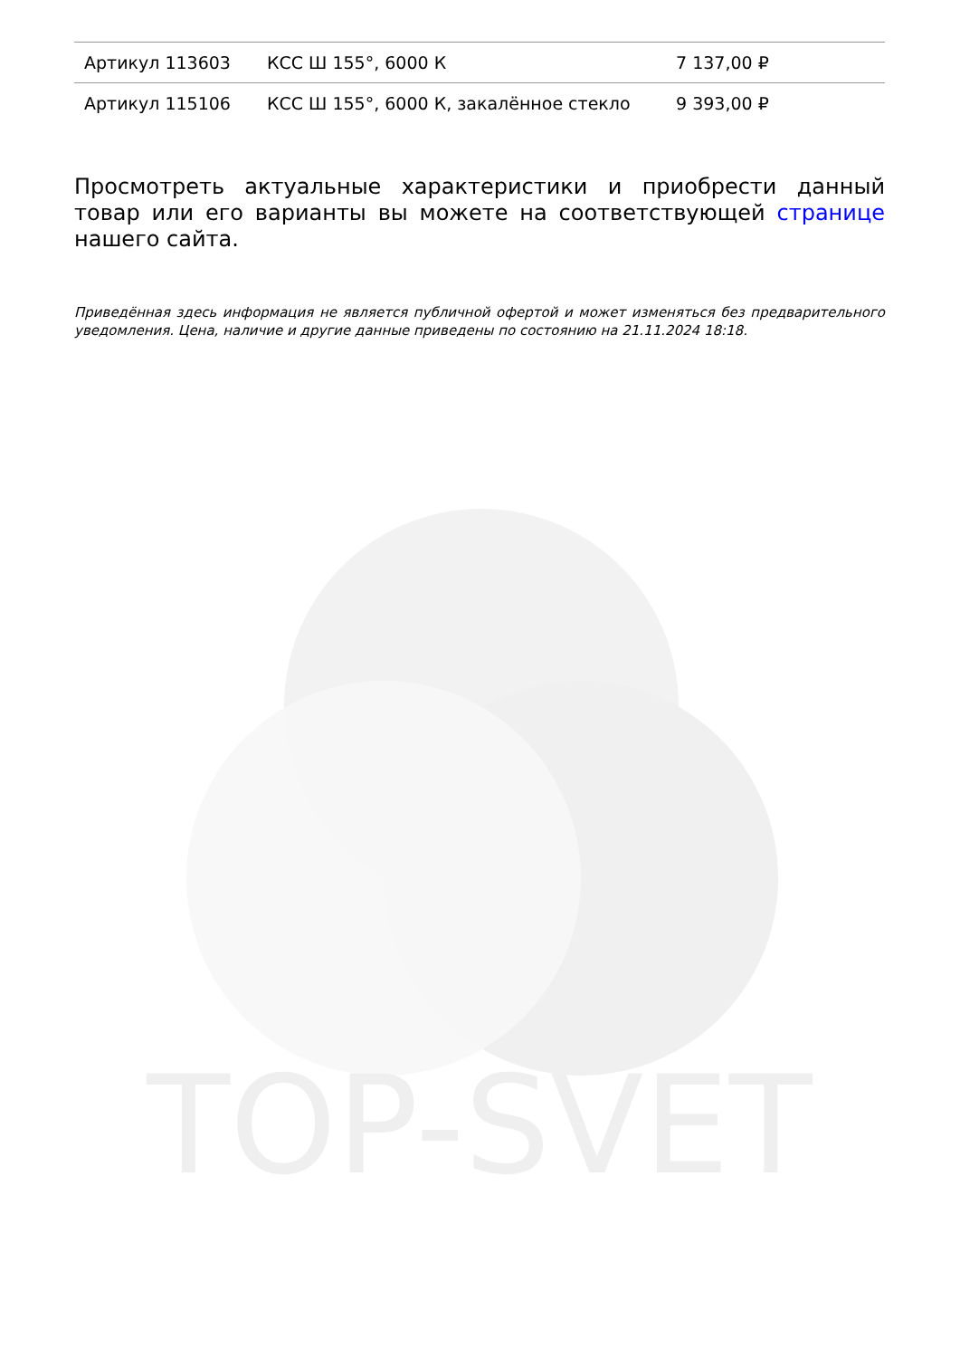| Артикул 113603 | КСС Ш 155°, 6000 К | 7 137,00 ₽ |
| Артикул 115106 | КСС Ш 155°, 6000 К, закалённое стекло | 9 393,00 ₽ |
Просмотреть актуальные характеристики и приобрести данный товар или его варианты вы можете на соответствующей странице нашего сайта.
Приведённая здесь информация не является публичной офертой и может изменяться без предварительного уведомления. Цена, наличие и другие данные приведены по состоянию на 21.11.2024 18:18.
TOP-SVET